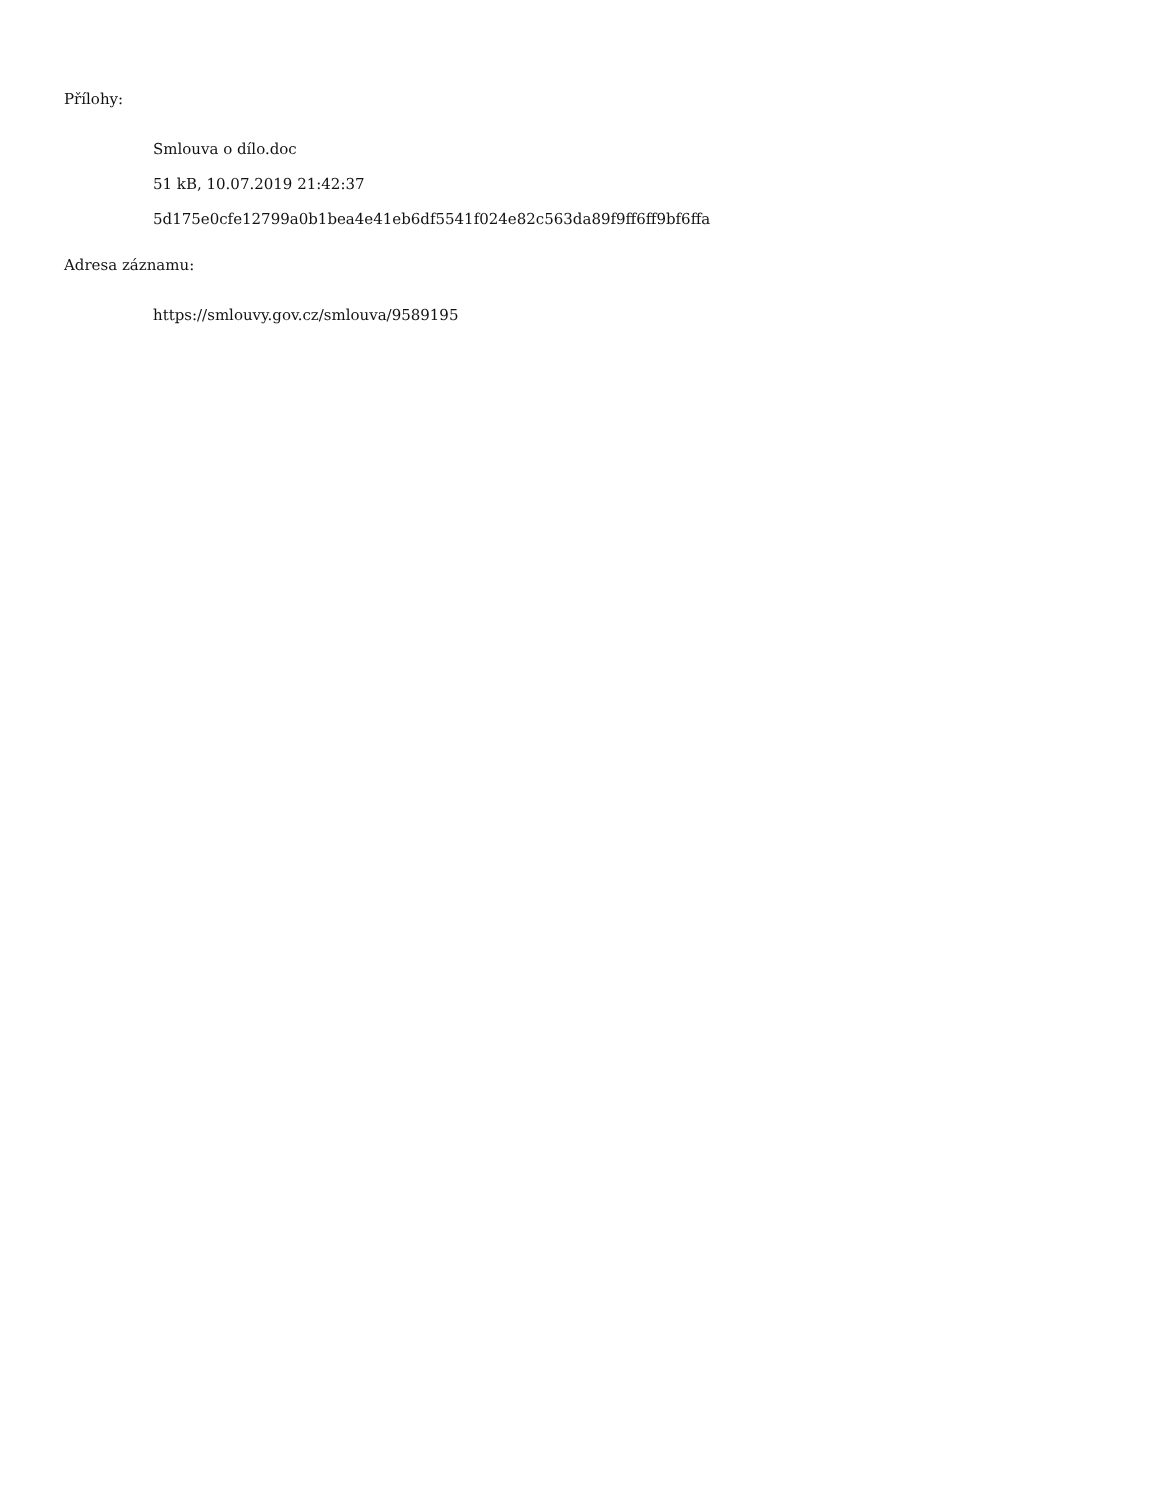Přílohy:
Smlouva o dílo.doc
51 kB, 10.07.2019 21:42:37
5d175e0cfe12799a0b1bea4e41eb6df5541f024e82c563da89f9ff6ff9bf6ffa
Adresa záznamu:
https://smlouvy.gov.cz/smlouva/9589195